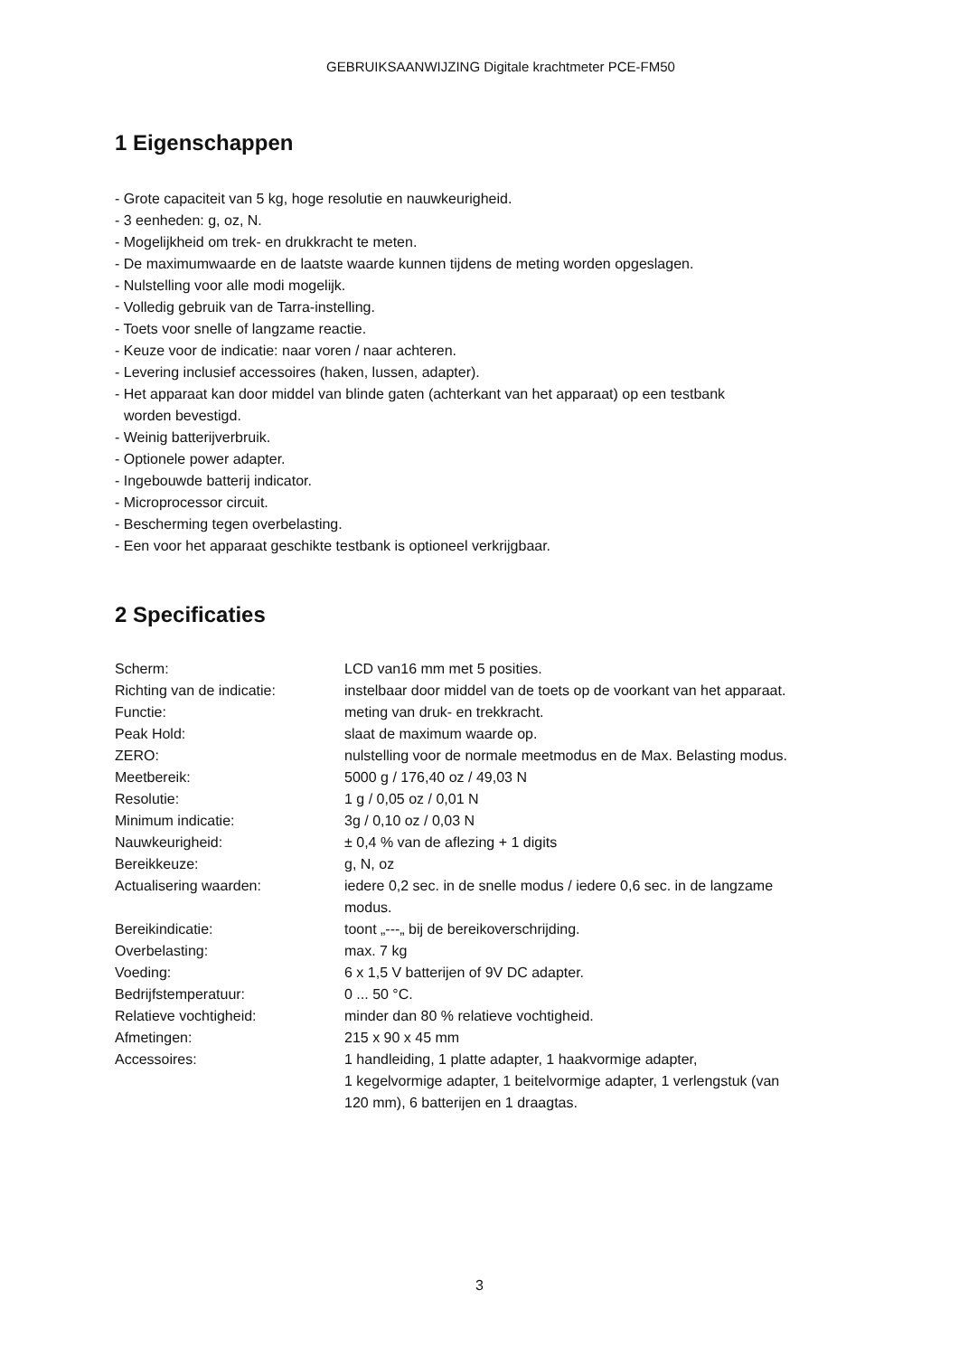GEBRUIKSAANWIJZING Digitale krachtmeter PCE-FM50
1 Eigenschappen
- Grote capaciteit van 5 kg, hoge resolutie en nauwkeurigheid.
- 3 eenheden: g, oz, N.
- Mogelijkheid om trek- en drukkracht te meten.
- De maximumwaarde en de laatste waarde kunnen tijdens de meting worden opgeslagen.
- Nulstelling voor alle modi mogelijk.
- Volledig gebruik van de Tarra-instelling.
- Toets voor snelle of langzame reactie.
- Keuze voor de indicatie: naar voren / naar achteren.
- Levering inclusief accessoires (haken, lussen, adapter).
- Het apparaat kan door middel van blinde gaten (achterkant van het apparaat) op een testbank
worden bevestigd.
- Weinig batterijverbruik.
- Optionele power adapter.
- Ingebouwde batterij indicator.
- Microprocessor circuit.
- Bescherming tegen overbelasting.
- Een voor het apparaat geschikte testbank is optioneel verkrijgbaar.
2 Specificaties
| Scherm: | LCD van16 mm met 5 posities. |
| Richting van de indicatie: | instelbaar door middel van de toets op de voorkant van het apparaat. |
| Functie: | meting van druk- en trekkracht. |
| Peak Hold: | slaat de maximum waarde op. |
| ZERO: | nulstelling voor de normale meetmodus en de Max. Belasting modus. |
| Meetbereik: | 5000 g / 176,40 oz / 49,03 N |
| Resolutie: | 1 g / 0,05 oz / 0,01 N |
| Minimum indicatie: | 3g / 0,10 oz / 0,03 N |
| Nauwkeurigheid: | ± 0,4 % van de aflezing + 1 digits |
| Bereikkeuze: | g, N, oz |
| Actualisering waarden: | iedere 0,2 sec. in de snelle modus / iedere 0,6 sec. in de langzame modus. |
| Bereikindicatie: | toont „---„ bij de bereikoverschrijding. |
| Overbelasting: | max. 7 kg |
| Voeding: | 6 x 1,5 V batterijen of 9V DC adapter. |
| Bedrijfstemperatuur: | 0 ... 50 °C. |
| Relatieve vochtigheid: | minder dan 80 % relatieve vochtigheid. |
| Afmetingen: | 215 x 90 x 45 mm |
| Accessoires: | 1 handleiding, 1 platte adapter, 1 haakvormige adapter, 1 kegelvormige adapter, 1 beitelvormige adapter, 1 verlengstuk (van 120 mm), 6 batterijen en 1 draagtas. |
3